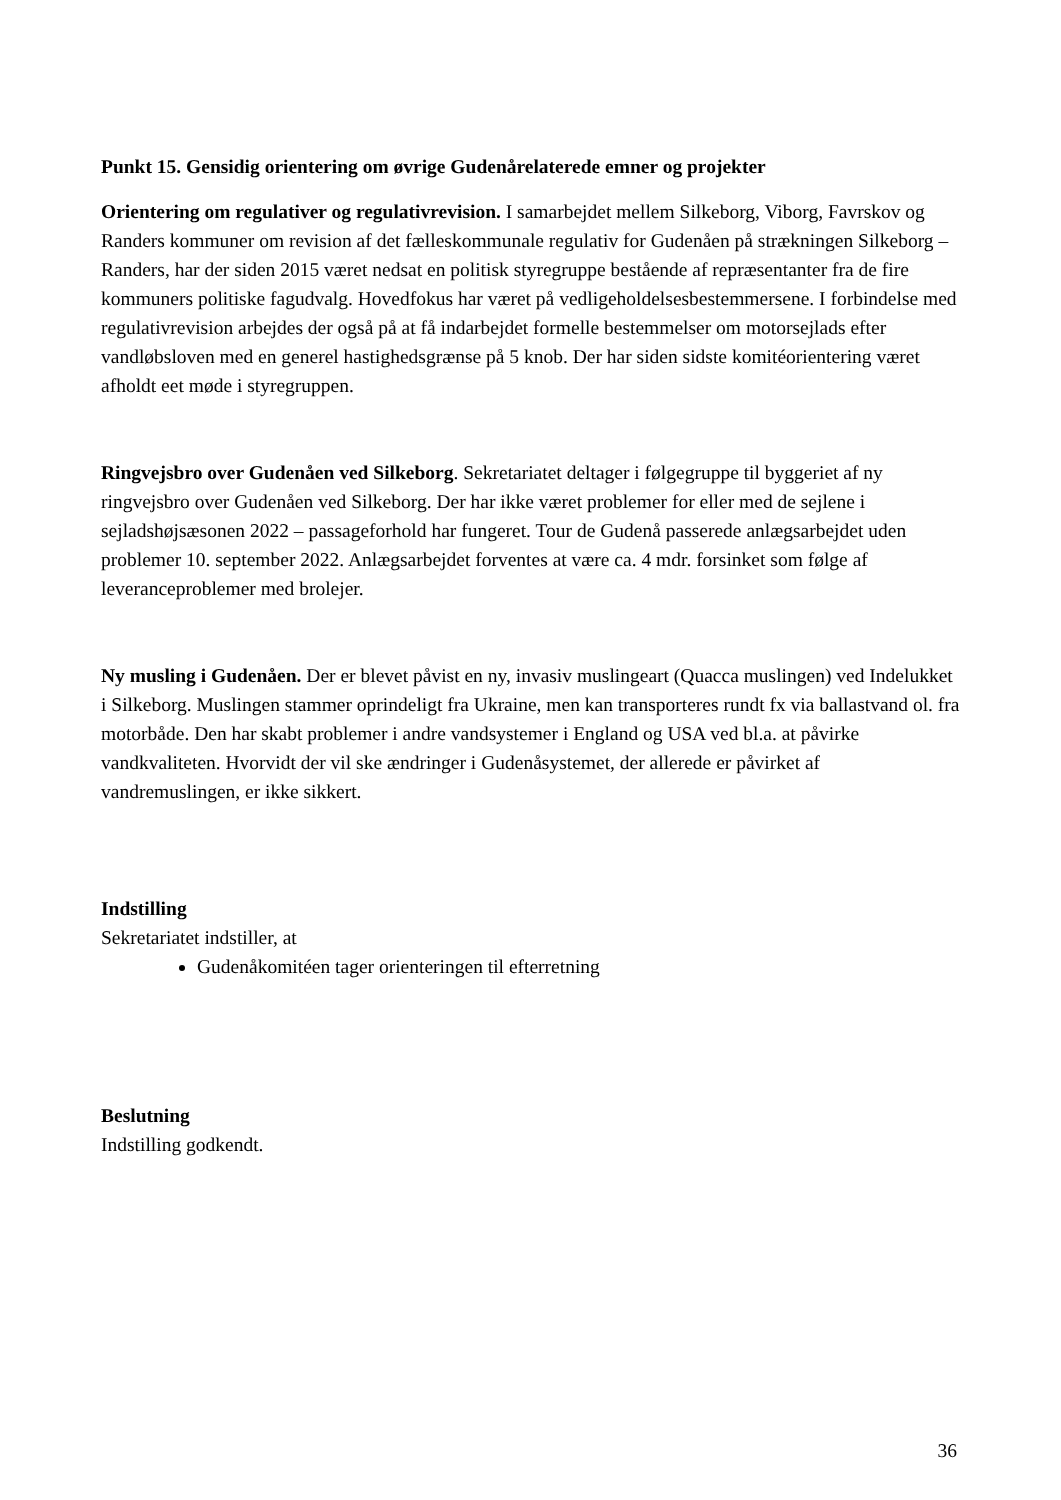Punkt 15. Gensidig orientering om øvrige Gudenårelaterede emner og projekter
Orientering om regulativer og regulativrevision. I samarbejdet mellem Silkeborg, Viborg, Favrskov og Randers kommuner om revision af det fælleskommunale regulativ for Gudenåen på strækningen Silkeborg – Randers, har der siden 2015 været nedsat en politisk styregruppe bestående af repræsentanter fra de fire kommuners politiske fagudvalg. Hovedfokus har været på vedligeholdelsesbestemmersene. I forbindelse med regulativrevision arbejdes der også på at få indarbejdet formelle bestemmelser om motorsejlads efter vandløbsloven med en generel hastighedsgrænse på 5 knob. Der har siden sidste komitéorientering været afholdt eet møde i styregruppen.
Ringvejsbro over Gudenåen ved Silkeborg. Sekretariatet deltager i følgegruppe til byggeriet af ny ringvejsbro over Gudenåen ved Silkeborg. Der har ikke været problemer for eller med de sejlene i sejladshøjsæsonen 2022 – passageforhold har fungeret. Tour de Gudenå passerede anlægsarbejdet uden problemer 10. september 2022. Anlægsarbejdet forventes at være ca. 4 mdr. forsinket som følge af leveranceproblemer med brolejer.
Ny musling i Gudenåen. Der er blevet påvist en ny, invasiv muslingeart (Quacca muslingen) ved Indelukket i Silkeborg. Muslingen stammer oprindeligt fra Ukraine, men kan transporteres rundt fx via ballastvand ol. fra motorbåde. Den har skabt problemer i andre vandsystemer i England og USA ved bl.a. at påvirke vandkvaliteten. Hvorvidt der vil ske ændringer i Gudenåsystemet, der allerede er påvirket af vandremuslingen, er ikke sikkert.
Indstilling
Sekretariatet indstiller, at
Gudenåkomitéen tager orienteringen til efterretning
Beslutning
Indstilling godkendt.
36